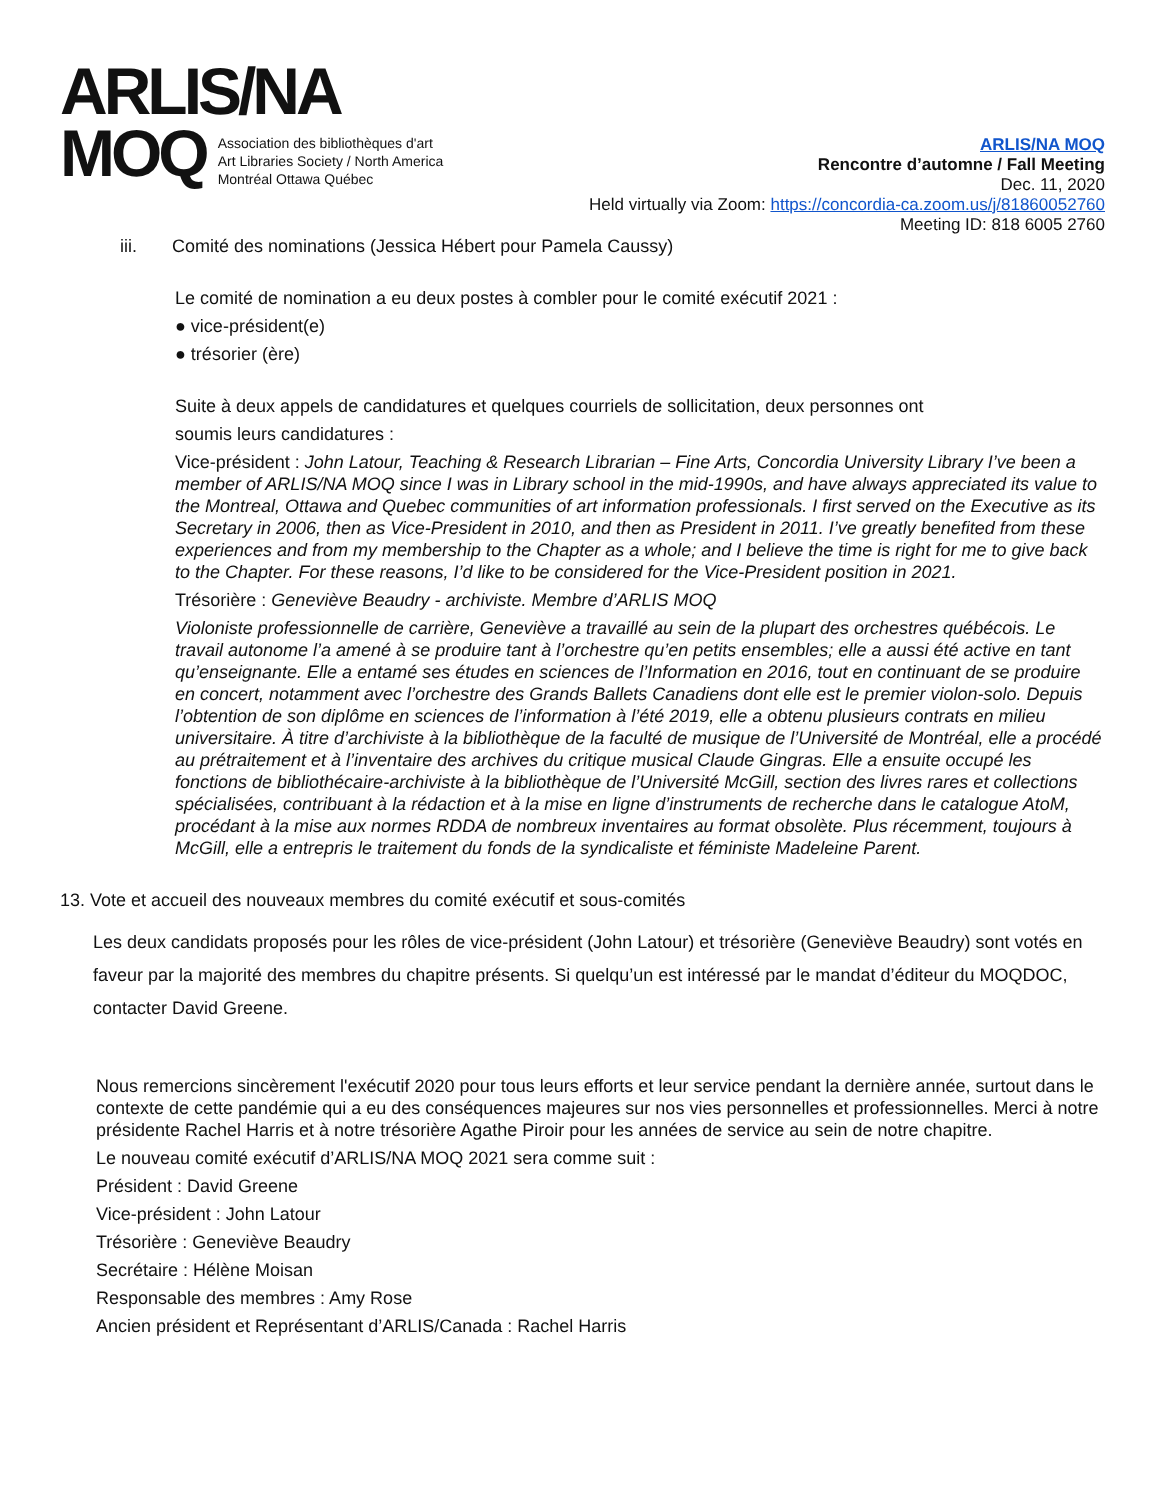ARLIS/NA
MOQ
Association des bibliothèques d'art
Art Libraries Society / North America
Montréal Ottawa Québec
ARLIS/NA MOQ
Rencontre d’automne / Fall Meeting
Dec. 11, 2020
Held virtually via Zoom: https://concordia-ca.zoom.us/j/81860052760
Meeting ID: 818 6005 2760
iii. Comité des nominations (Jessica Hébert pour Pamela Caussy)
Le comité de nomination a eu deux postes à combler pour le comité exécutif 2021 :
● vice-président(e)
● trésorier (ère)
Suite à deux appels de candidatures et quelques courriels de sollicitation, deux personnes ont
soumis leurs candidatures :
Vice-président : John Latour, Teaching & Research Librarian – Fine Arts, Concordia University Library I’ve been a member of ARLIS/NA MOQ since I was in Library school in the mid-1990s, and have always appreciated its value to the Montreal, Ottawa and Quebec communities of art information professionals. I first served on the Executive as its Secretary in 2006, then as Vice-President in 2010, and then as President in 2011. I’ve greatly benefited from these experiences and from my membership to the Chapter as a whole; and I believe the time is right for me to give back to the Chapter. For these reasons, I’d like to be considered for the Vice-President position in 2021.
Trésorière : Geneviève Beaudry - archiviste. Membre d’ARLIS MOQ
Violoniste professionnelle de carrière, Geneviève a travaillé au sein de la plupart des orchestres québécois. Le travail autonome l’a amené à se produire tant à l’orchestre qu’en petits ensembles; elle a aussi été active en tant qu’enseignante. Elle a entamé ses études en sciences de l’Information en 2016, tout en continuant de se produire en concert, notamment avec l’orchestre des Grands Ballets Canadiens dont elle est le premier violon-solo. Depuis l’obtention de son diplôme en sciences de l’information à l’été 2019, elle a obtenu plusieurs contrats en milieu universitaire. À titre d’archiviste à la bibliothèque de la faculté de musique de l’Université de Montréal, elle a procédé au prétraitement et à l’inventaire des archives du critique musical Claude Gingras. Elle a ensuite occupé les fonctions de bibliothécaire-archiviste à la bibliothèque de l’Université McGill, section des livres rares et collections spécialisées, contribuant à la rédaction et à la mise en ligne d’instruments de recherche dans le catalogue AtoM, procédant à la mise aux normes RDDA de nombreux inventaires au format obsolète. Plus récemment, toujours à McGill, elle a entrepris le traitement du fonds de la syndicaliste et féministe Madeleine Parent.
13. Vote et accueil des nouveaux membres du comité exécutif et sous-comités
Les deux candidats proposés pour les rôles de vice-président (John Latour) et trésorière (Geneviève Beaudry) sont votés en faveur par la majorité des membres du chapitre présents. Si quelqu’un est intéressé par le mandat d’éditeur du MOQDOC, contacter David Greene.
Nous remercions sincèrement l'exécutif 2020 pour tous leurs efforts et leur service pendant la dernière année, surtout dans le contexte de cette pandémie qui a eu des conséquences majeures sur nos vies personnelles et professionnelles. Merci à notre présidente Rachel Harris et à notre trésorière Agathe Piroir pour les années de service au sein de notre chapitre.
Le nouveau comité exécutif d’ARLIS/NA MOQ 2021 sera comme suit :
Président : David Greene
Vice-président : John Latour
Trésorière : Geneviève Beaudry
Secrétaire : Hélène Moisan
Responsable des membres : Amy Rose
Ancien président et Représentant d’ARLIS/Canada : Rachel Harris